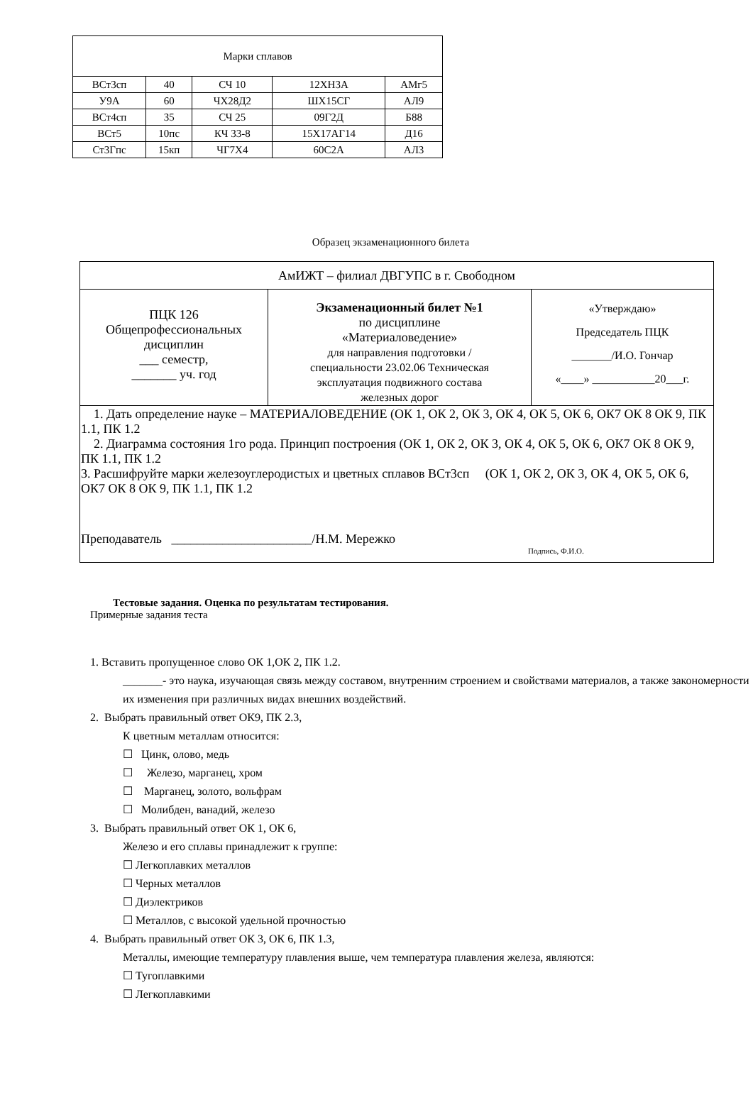| Марки сплавов | | | | |
| ВСт3сп | 40 | СЧ 10 | 12ХН3А | АМг5 |
| У9А | 60 | ЧХ28Д2 | ШХ15СГ | АЛ9 |
| ВСт4сп | 35 | СЧ 25 | 09Г2Д | Б88 |
| ВСт5 | 10пс | КЧ 33-8 | 15Х17АГ14 | Д16 |
| Ст3Гпс | 15кп | ЧГ7Х4 | 60С2А | АЛ3 |
Образец экзаменационного билета
| АмИЖТ – филиал ДВГУПС в г. Свободном | | |
| ПЦК 126 Общепрофессиональных дисциплин ___ семестр, _______ уч. год | Экзаменационный билет №1 по дисциплине «Материаловедение» для направления подготовки / специальности 23.02.06 Техническая эксплуатация подвижного состава железных дорог | «Утверждаю» Председатель ПЦК _______/И.О. Гончар «____» ___________20___г. |
| 1. Дать определение науке – МАТЕРИАЛОВЕДЕНИЕ (ОК 1, ОК 2, ОК 3, ОК 4, ОК 5, ОК 6, ОК7 ОК 8 ОК 9, ПК 1.1, ПК 1.2 2. Диаграмма состояния 1го рода. Принцип построения (ОК 1, ОК 2, ОК 3, ОК 4, ОК 5, ОК 6, ОК7 ОК 8 ОК 9, ПК 1.1, ПК 1.2 3. Расшифруйте марки железоуглеродистых и цветных сплавов ВСт3сп (ОК 1, ОК 2, ОК 3, ОК 4, ОК 5, ОК 6, ОК7 ОК 8 ОК 9, ПК 1.1, ПК 1.2 Преподаватель ______________________/Н.М. Мережко Подпись, Ф.И.О. | | |
Тестовые задания. Оценка по результатам тестирования.
Примерные задания теста
1. Вставить пропущенное слово ОК 1,ОК 2, ПК 1.2.
_______- это наука, изучающая связь между составом, внутренним строением и свойствами материалов, а также закономерности их изменения при различных видах внешних воздействий.
2. Выбрать правильный ответ ОК9, ПК 2.3,
К цветным металлам относится:
☐ Цинк, олово, медь
☐ Железо, марганец, хром
☐ Марганец, золото, вольфрам
☐ Молибден, ванадий, железо
3. Выбрать правильный ответ ОК 1, ОК 6,
Железо и его сплавы принадлежит к группе:
☐ Легкоплавких металлов
☐ Черных металлов
☐ Диэлектриков
☐ Металлов, с высокой удельной прочностью
4. Выбрать правильный ответ ОК 3, ОК 6, ПК 1.3,
Металлы, имеющие температуру плавления выше, чем температура плавления железа, являются:
☐ Тугоплавкими
☐ Легкоплавкими